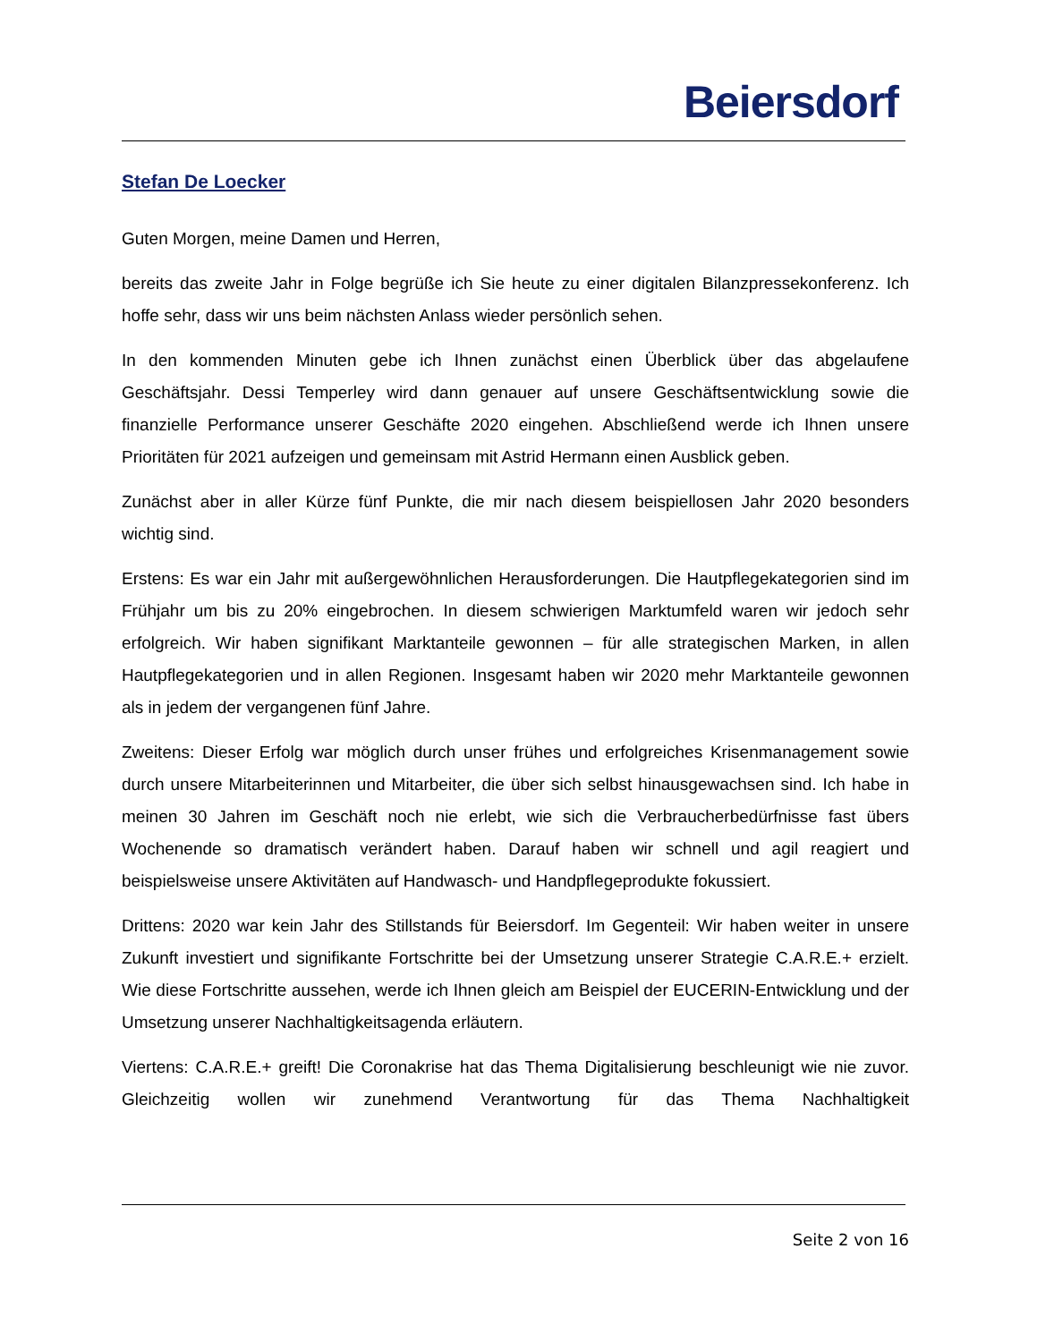Beiersdorf
Stefan De Loecker
Guten Morgen, meine Damen und Herren,
bereits das zweite Jahr in Folge begrüße ich Sie heute zu einer digitalen Bilanzpressekonferenz. Ich hoffe sehr, dass wir uns beim nächsten Anlass wieder persönlich sehen.
In den kommenden Minuten gebe ich Ihnen zunächst einen Überblick über das abgelaufene Geschäftsjahr. Dessi Temperley wird dann genauer auf unsere Geschäftsentwicklung sowie die finanzielle Performance unserer Geschäfte 2020 eingehen. Abschließend werde ich Ihnen unsere Prioritäten für 2021 aufzeigen und gemeinsam mit Astrid Hermann einen Ausblick geben.
Zunächst aber in aller Kürze fünf Punkte, die mir nach diesem beispiellosen Jahr 2020 besonders wichtig sind.
Erstens: Es war ein Jahr mit außergewöhnlichen Herausforderungen. Die Hautpflegekategorien sind im Frühjahr um bis zu 20% eingebrochen. In diesem schwierigen Marktumfeld waren wir jedoch sehr erfolgreich. Wir haben signifikant Marktanteile gewonnen – für alle strategischen Marken, in allen Hautpflegekategorien und in allen Regionen. Insgesamt haben wir 2020 mehr Marktanteile gewonnen als in jedem der vergangenen fünf Jahre.
Zweitens: Dieser Erfolg war möglich durch unser frühes und erfolgreiches Krisenmanagement sowie durch unsere Mitarbeiterinnen und Mitarbeiter, die über sich selbst hinausgewachsen sind. Ich habe in meinen 30 Jahren im Geschäft noch nie erlebt, wie sich die Verbraucherbedürfnisse fast übers Wochenende so dramatisch verändert haben. Darauf haben wir schnell und agil reagiert und beispielsweise unsere Aktivitäten auf Handwasch- und Handpflegeprodukte fokussiert.
Drittens: 2020 war kein Jahr des Stillstands für Beiersdorf. Im Gegenteil: Wir haben weiter in unsere Zukunft investiert und signifikante Fortschritte bei der Umsetzung unserer Strategie C.A.R.E.+ erzielt. Wie diese Fortschritte aussehen, werde ich Ihnen gleich am Beispiel der EUCERIN-Entwicklung und der Umsetzung unserer Nachhaltigkeitsagenda erläutern.
Viertens: C.A.R.E.+ greift! Die Coronakrise hat das Thema Digitalisierung beschleunigt wie nie zuvor. Gleichzeitig wollen wir zunehmend Verantwortung für das Thema Nachhaltigkeit
Seite 2 von 16